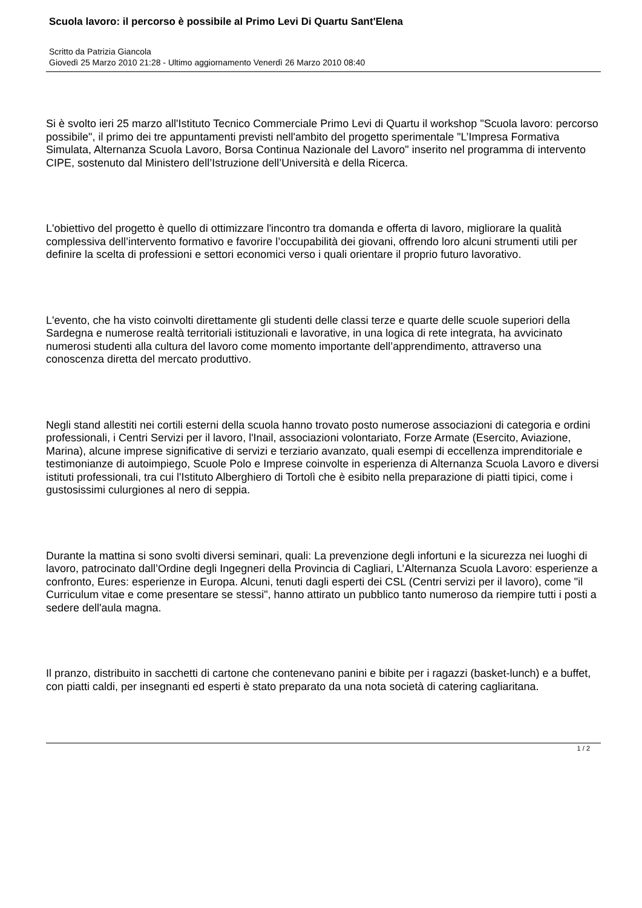Scuola lavoro: il percorso è possibile al Primo Levi Di Quartu Sant'Elena
Scritto da Patrizia Giancola
Giovedì 25 Marzo 2010 21:28 - Ultimo aggiornamento Venerdì 26 Marzo 2010 08:40
Si è svolto ieri 25 marzo all'Istituto Tecnico Commerciale Primo Levi di Quartu il workshop "Scuola lavoro: percorso possibile", il primo dei tre appuntamenti previsti nell'ambito del progetto sperimentale "L’Impresa Formativa Simulata, Alternanza Scuola Lavoro, Borsa Continua Nazionale del Lavoro" inserito nel programma di intervento CIPE, sostenuto dal Ministero dell’Istruzione dell’Università e della Ricerca.
L'obiettivo del progetto è quello di ottimizzare l'incontro tra domanda e offerta di lavoro, migliorare la qualità complessiva dell’intervento formativo e favorire l’occupabilità dei giovani, offrendo loro alcuni strumenti utili per definire la scelta di professioni e settori economici verso i quali orientare il proprio futuro lavorativo.
L'evento, che ha visto coinvolti direttamente gli studenti delle classi terze e quarte delle scuole superiori della Sardegna e numerose realtà territoriali istituzionali e lavorative, in una logica di rete integrata, ha avvicinato numerosi studenti alla cultura del lavoro come momento importante dell’apprendimento, attraverso una conoscenza diretta del mercato produttivo.
Negli stand allestiti nei cortili esterni della scuola hanno trovato posto numerose associazioni di categoria e ordini professionali, i Centri Servizi per il lavoro, l'Inail, associazioni volontariato, Forze Armate (Esercito, Aviazione, Marina), alcune imprese significative di servizi e terziario avanzato, quali esempi di eccellenza imprenditoriale e testimonianze di autoimpiego, Scuole Polo e Imprese coinvolte in esperienza di Alternanza Scuola Lavoro e diversi istituti professionali, tra cui l'Istituto Alberghiero di Tortolì che è esibito nella preparazione di piatti tipici, come i gustosissimi culurgiones al nero di seppia.
Durante la mattina si sono svolti diversi seminari, quali: La prevenzione degli infortuni e la sicurezza nei luoghi di lavoro, patrocinato dall’Ordine degli Ingegneri della Provincia di Cagliari, L’Alternanza Scuola Lavoro: esperienze a confronto, Eures: esperienze in Europa. Alcuni, tenuti dagli esperti dei CSL (Centri servizi per il lavoro), come "il Curriculum vitae e come presentare se stessi", hanno attirato un pubblico tanto numeroso da riempire tutti i posti a sedere dell'aula magna.
Il pranzo, distribuito in sacchetti di cartone che contenevano panini e bibite per i ragazzi (basket-lunch) e a buffet, con piatti caldi, per insegnanti ed esperti è stato preparato da una nota società di catering cagliaritana.
1 / 2